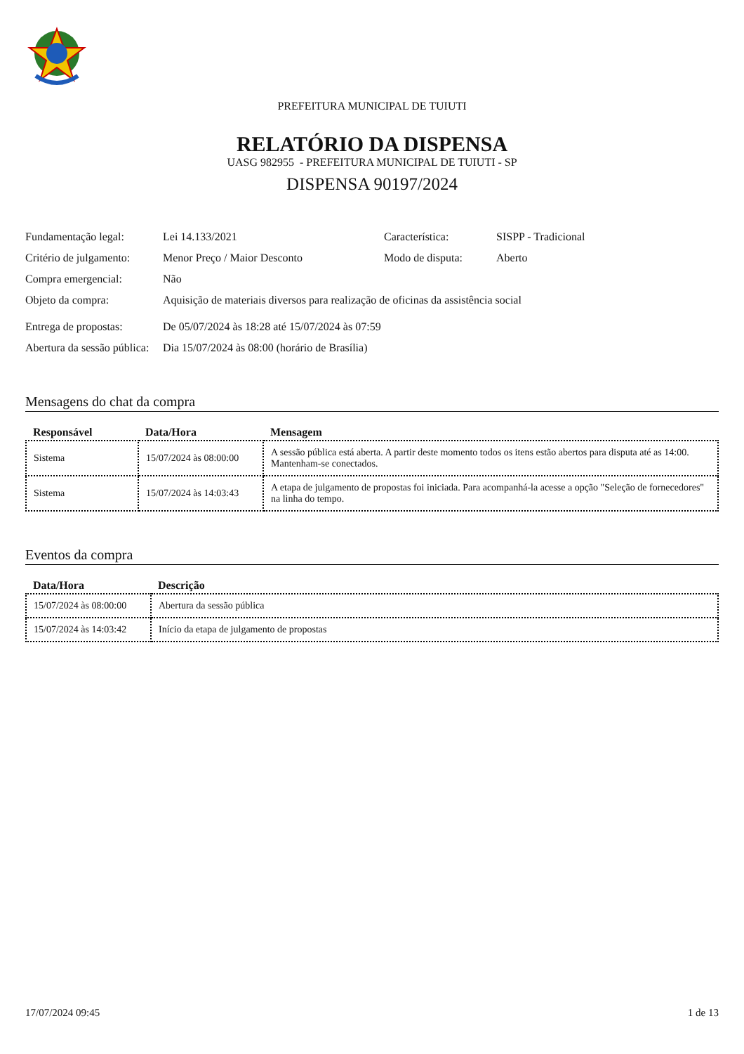PREFEITURA MUNICIPAL DE TUIUTI
RELATÓRIO DA DISPENSA
UASG 982955 - PREFEITURA MUNICIPAL DE TUIUTI - SP
DISPENSA 90197/2024
| Fundamentação legal: | Lei 14.133/2021 | Característica: | SISPP - Tradicional |
| Critério de julgamento: | Menor Preço / Maior Desconto | Modo de disputa: | Aberto |
| Compra emergencial: | Não | | |
| Objeto da compra: | Aquisição de materiais diversos para realização de oficinas da assistência social | | |
| Entrega de propostas: | De 05/07/2024 às 18:28 até 15/07/2024 às 07:59 | | |
| Abertura da sessão pública: | Dia 15/07/2024 às 08:00 (horário de Brasília) | | |
Mensagens do chat da compra
| Responsável | Data/Hora | Mensagem |
| --- | --- | --- |
| Sistema | 15/07/2024 às 08:00:00 | A sessão pública está aberta. A partir deste momento todos os itens estão abertos para disputa até as 14:00. Mantenham-se conectados. |
| Sistema | 15/07/2024 às 14:03:43 | A etapa de julgamento de propostas foi iniciada. Para acompanhá-la acesse a opção "Seleção de fornecedores" na linha do tempo. |
Eventos da compra
| Data/Hora | Descrição |
| --- | --- |
| 15/07/2024 às 08:00:00 | Abertura da sessão pública |
| 15/07/2024 às 14:03:42 | Início da etapa de julgamento de propostas |
17/07/2024 09:45 1 de 13